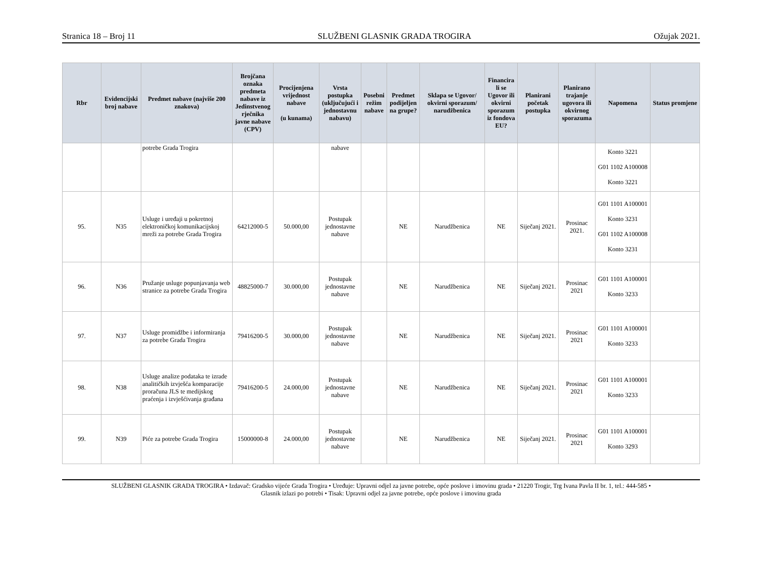Stranica 18 – Broj 11 SLUŽBENI GLASNIK GRADA TROGIRA Ožujak 2021.
| Rbr | Evidencijski broj nabave | Predmet nabave (najviše 200 znakova) | Brojčana oznaka predmeta nabave iz Jedinstvenog rječnika javne nabave (CPV) | Procijenjena vrijednost nabave (u kunama) | Vrsta postupka (uključujući i jednostavnu nabavu) | Posebni režim nabave | Predmet podijeljen na grupe? | Sklapa se Ugovor/ okvirni sporazum/ narudžbenica | Financira li se Ugovor ili okvirni sporazum iz fondova EU? | Planirani početak postupka | Planirano trajanje ugovora ili okvirnog sporazuma | Napomena | Status promjene |
| --- | --- | --- | --- | --- | --- | --- | --- | --- | --- | --- | --- | --- | --- |
| | | potrebe Grada Trogira | | | nabave | | | | | | | Konto 3221 G01 1102 A100008 Konto 3221 | |
| 95. | N35 | Usluge i uređaji u pokretnoj elektroničkoj komunikacijskoj mreži za potrebe Grada Trogira | 64212000-5 | 50.000,00 | Postupak jednostavne nabave | | NE | Narudžbenica | NE | Siječanj 2021. | Prosinac 2021. | G01 1101 A100001 Konto 3231 G01 1102 A100008 Konto 3231 | |
| 96. | N36 | Pružanje usluge popunjavanja web stranice za potrebe Grada Trogira | 48825000-7 | 30.000,00 | Postupak jednostavne nabave | | NE | Narudžbenica | NE | Siječanj 2021. | Prosinac 2021 | G01 1101 A100001 Konto 3233 | |
| 97. | N37 | Usluge promidžbe i informiranja za potrebe Grada Trogira | 79416200-5 | 30.000,00 | Postupak jednostavne nabave | | NE | Narudžbenica | NE | Siječanj 2021. | Prosinac 2021 | G01 1101 A100001 Konto 3233 | |
| 98. | N38 | Usluge analize podataka te izrade analitičkih izvješća komparacije proračuna JLS te medijskog praćenja i izvješćivanja građana | 79416200-5 | 24.000,00 | Postupak jednostavne nabave | | NE | Narudžbenica | NE | Siječanj 2021. | Prosinac 2021 | G01 1101 A100001 Konto 3233 | |
| 99. | N39 | Piće za potrebe Grada Trogira | 15000000-8 | 24.000,00 | Postupak jednostavne nabave | | NE | Narudžbenica | NE | Siječanj 2021. | Prosinac 2021 | G01 1101 A100001 Konto 3293 | |
SLUŽBENI GLASNIK GRADA TROGIRA • Izdavač: Gradsko vijeće Grada Trogira • Uređuje: Upravni odjel za javne potrebe, opće poslove i imovinu grada • 21220 Trogir, Trg Ivana Pavla II br. 1, tel.: 444-585 •
Glasnik izlazi po potrebi • Tisak: Upravni odjel za javne potrebe, opće poslove i imovinu grada